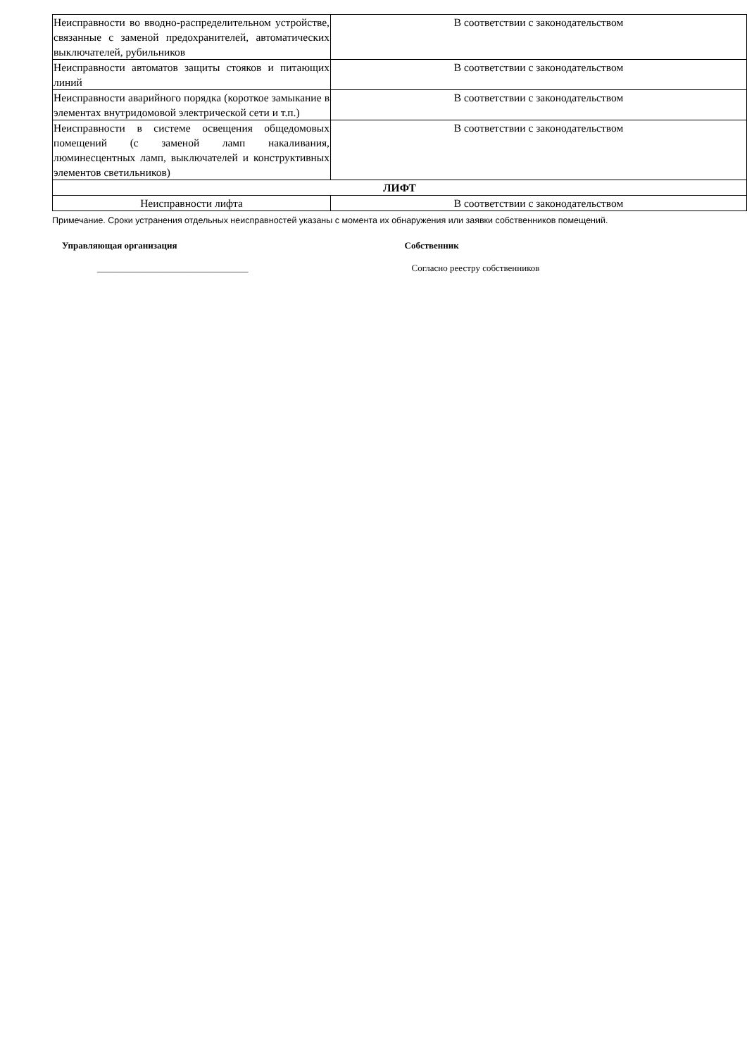| Неисправности во вводно-распределительном устройстве, связанные с заменой предохранителей, автоматических выключателей, рубильников | В соответствии с законодательством |
| Неисправности автоматов защиты стояков и питающих линий | В соответствии с законодательством |
| Неисправности аварийного порядка (короткое замыкание в элементах внутридомовой электрической сети и т.п.) | В соответствии с законодательством |
| Неисправности в системе освещения общедомовых помещений (с заменой ламп накаливания, люминесцентных ламп, выключателей и конструктивных элементов светильников) | В соответствии с законодательством |
| ЛИФТ | |
| Неисправности лифта | В соответствии с законодательством |
Примечание. Сроки устранения отдельных неисправностей указаны с момента их обнаружения или заявки собственников помещений.
Управляющая организация
_________________________________
Собственник
Согласно реестру собственников